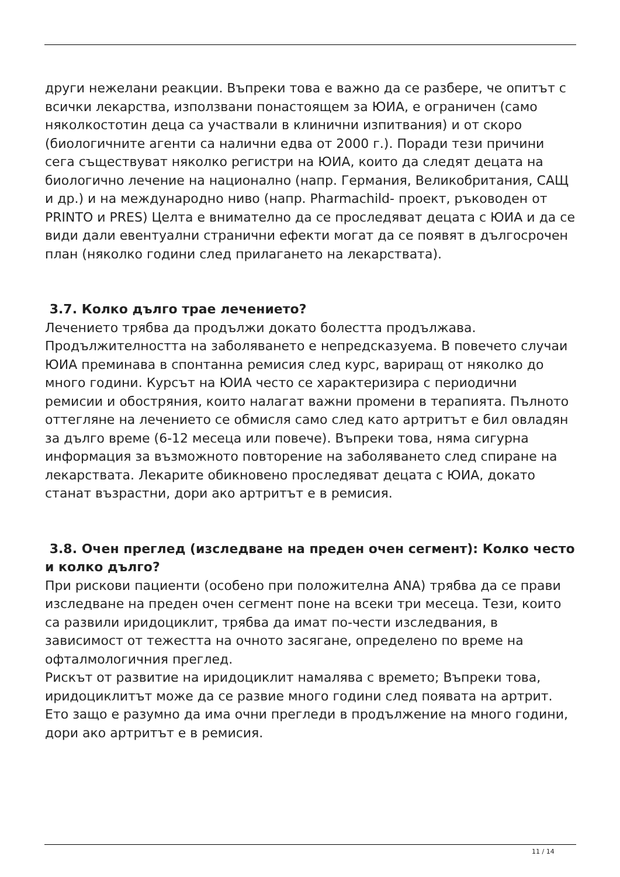други нежелани реакции. Въпреки това е важно да се разбере, че опитът с всички лекарства, използвани понастоящем за ЮИА, е ограничен (само няколкостотин деца са участвали в клинични изпитвания) и от скоро (биологичните агенти са налични едва от 2000 г.). Поради тези причини сега съществуват няколко регистри на ЮИА, които да следят децата на биологично лечение на национално (напр. Германия, Великобритания, САЩ и др.) и на международно ниво (напр. Pharmachild- проект, ръководен от PRINTO и PRES) Целта е внимателно да се проследяват децата с ЮИА и да се види дали евентуални странични ефекти могат да се появят в дългосрочен план (няколко години след прилагането на лекарствата).
3.7. Колко дълго трае лечението?
Лечението трябва да продължи докато болестта продължава. Продължителността на заболяването е непредсказуема. В повечето случаи ЮИА преминава в спонтанна ремисия след курс, вариращ от няколко до много години. Курсът на ЮИА често се характеризира с периодични ремисии и обостряния, които налагат важни промени в терапията. Пълното оттегляне на лечението се обмисля само след като артритът е бил овладян за дълго време (6-12 месеца или повече). Въпреки това, няма сигурна информация за възможното повторение на заболяването след спиране на лекарствата. Лекарите обикновено проследяват децата с ЮИА, докато станат възрастни, дори ако артритът е в ремисия.
3.8. Очен преглед (изследване на преден очен сегмент): Колко често и колко дълго?
При рискови пациенти (особено при положителна ANA) трябва да се прави изследване на преден очен сегмент поне на всеки три месеца. Тези, които са развили иридоциклит, трябва да имат по-чести изследвания, в зависимост от тежестта на очното засягане, определено по време на офталмологичния преглед.
Рискът от развитие на иридоциклит намалява с времето; Въпреки това, иридоциклитът може да се развие много години след появата на артрит. Ето защо е разумно да има очни прегледи в продължение на много години, дори ако артритът е в ремисия.
11 / 14